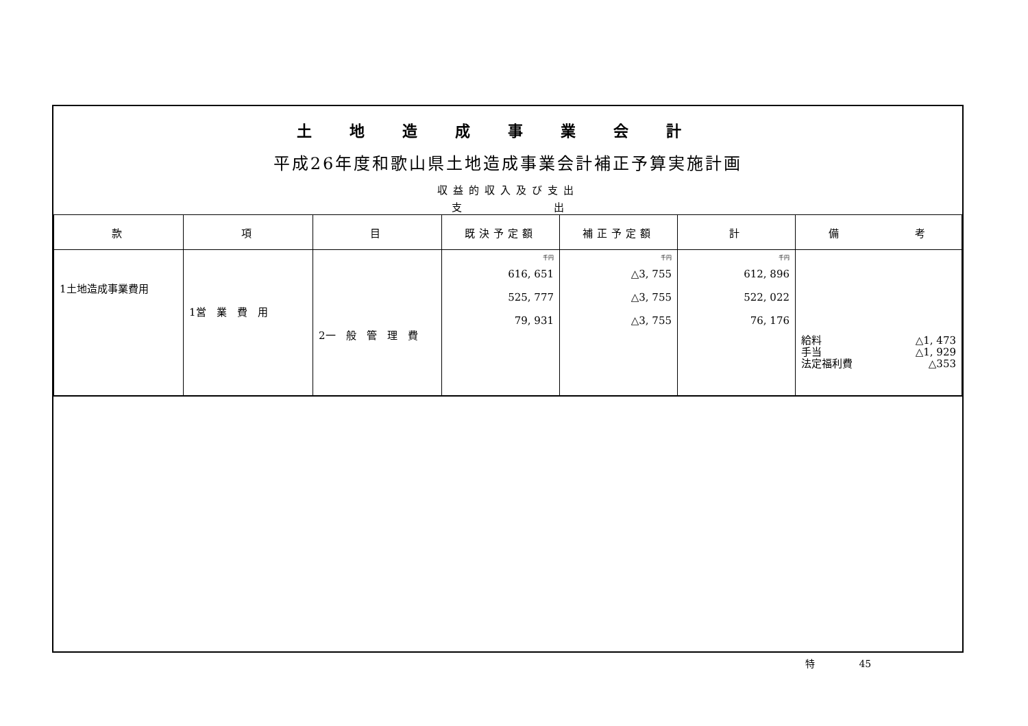土地造成事業会計
平成26年度和歌山県土地造成事業会計補正予算実施計画
収益的収入及び支出
支 出
| 款 | 項 | 目 | 既決予定額 | 補正予定額 | 計 | 備 考 |
| --- | --- | --- | --- | --- | --- | --- |
| 1土地造成事業費用 | 1営 業 費 用 | 2一 般 管 理 費 | 千円 616, 651 525, 777 79, 931 | 千円 △3, 755 △3, 755 △3, 755 | 千円 612, 896 522, 022 76, 176 | 給料 △1, 473 手当 △1, 929 法定福利費 △353 |
特 45